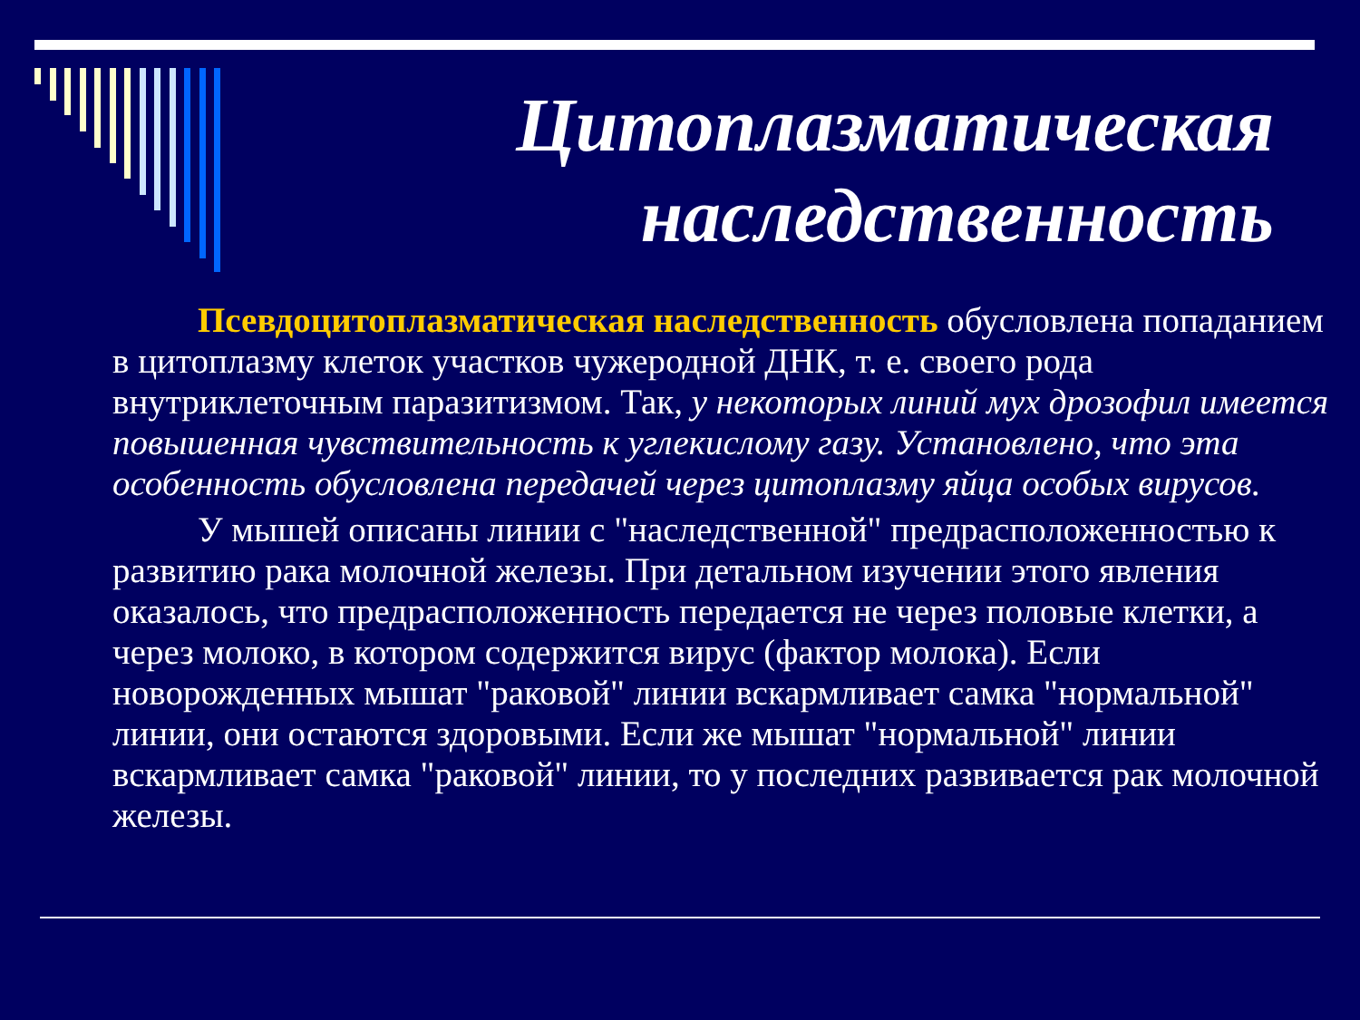Цитоплазматическая
наследственность
Псевдоцитоплазматическая наследственность обусловлена попаданием в цитоплазму клеток участков чужеродной ДНК, т. е. своего рода внутриклеточным паразитизмом. Так, у некоторых линий мух дрозофил имеется повышенная чувствительность к углекислому газу. Установлено, что эта особенность обусловлена передачей через цитоплазму яйца особых вирусов.
У мышей описаны линии с "наследственной" предрасположенностью к развитию рака молочной железы. При детальном изучении этого явления оказалось, что предрасположенность передается не через половые клетки, а через молоко, в котором содержится вирус (фактор молока). Если новорожденных мышат "раковой" линии вскармливает самка "нормальной" линии, они остаются здоровыми. Если же мышат "нормальной" линии вскармливает самка "раковой" линии, то у последних развивается рак молочной железы.